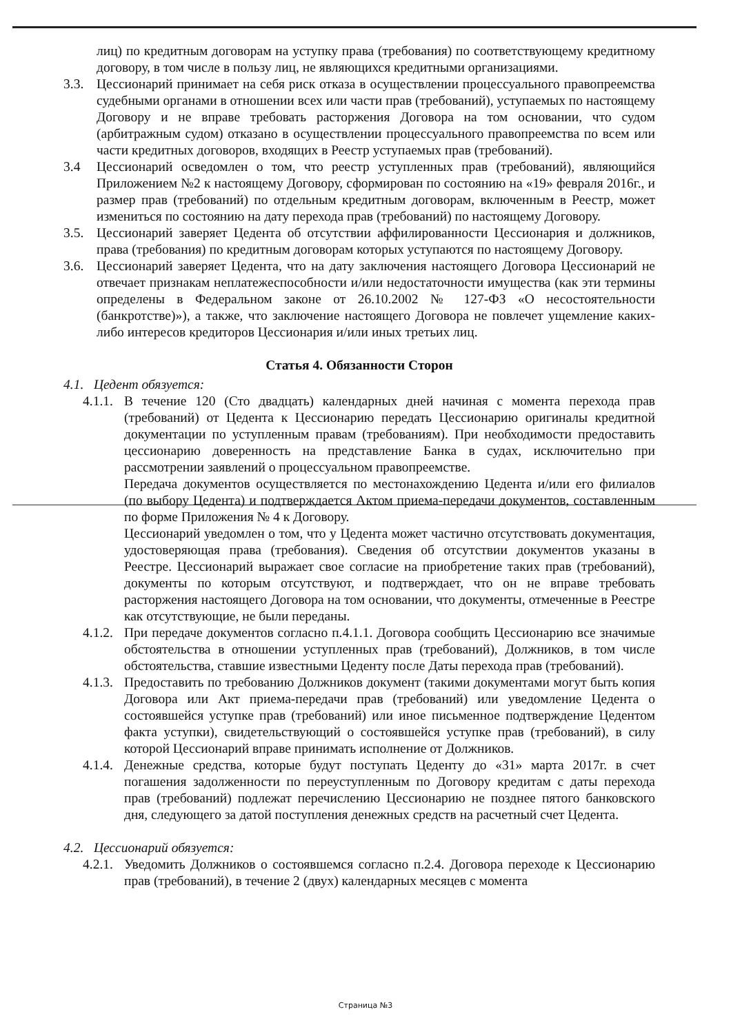лиц) по кредитным договорам на уступку права (требования) по соответствующему кредитному договору, в том числе в пользу лиц, не являющихся кредитными организациями.
3.3. Цессионарий принимает на себя риск отказа в осуществлении процессуального правопреемства судебными органами в отношении всех или части прав (требований), уступаемых по настоящему Договору и не вправе требовать расторжения Договора на том основании, что судом (арбитражным судом) отказано в осуществлении процессуального правопреемства по всем или части кредитных договоров, входящих в Реестр уступаемых прав (требований).
3.4 Цессионарий осведомлен о том, что реестр уступленных прав (требований), являющийся Приложением №2 к настоящему Договору, сформирован по состоянию на «19» февраля 2016г., и размер прав (требований) по отдельным кредитным договорам, включенным в Реестр, может измениться по состоянию на дату перехода прав (требований) по настоящему Договору.
3.5. Цессионарий заверяет Цедента об отсутствии аффилированности Цессионария и должников, права (требования) по кредитным договорам которых уступаются по настоящему Договору.
3.6. Цессионарий заверяет Цедента, что на дату заключения настоящего Договора Цессионарий не отвечает признакам неплатежеспособности и/или недостаточности имущества (как эти термины определены в Федеральном законе от 26.10.2002 № 127-ФЗ «О несостоятельности (банкротстве)»), а также, что заключение настоящего Договора не повлечет ущемление каких-либо интересов кредиторов Цессионария и/или иных третьих лиц.
Статья 4. Обязанности Сторон
4.1. Цедент обязуется:
4.1.1.
В течение 120 (Сто двадцать) календарных дней начиная с момента перехода прав (требований) от Цедента к Цессионарию передать Цессионарию оригиналы кредитной документации по уступленным правам (требованиям). При необходимости предоставить цессионарию доверенность на представление Банка в судах, исключительно при рассмотрении заявлений о процессуальном правопреемстве.
Передача документов осуществляется по местонахождению Цедента и/или его филиалов (по выбору Цедента) и подтверждается Актом приема-передачи документов, составленным по форме Приложения № 4 к Договору.
Цессионарий уведомлен о том, что у Цедента может частично отсутствовать документация, удостоверяющая права (требования). Сведения об отсутствии документов указаны в Реестре. Цессионарий выражает свое согласие на приобретение таких прав (требований), документы по которым отсутствуют, и подтверждает, что он не вправе требовать расторжения настоящего Договора на том основании, что документы, отмеченные в Реестре как отсутствующие, не были переданы.
4.1.2.
При передаче документов согласно п.4.1.1. Договора сообщить Цессионарию все значимые обстоятельства в отношении уступленных прав (требований), Должников, в том числе обстоятельства, ставшие известными Цеденту после Даты перехода прав (требований).
4.1.3.
Предоставить по требованию Должников документ (такими документами могут быть копия Договора или Акт приема-передачи прав (требований) или уведомление Цедента о состоявшейся уступке прав (требований) или иное письменное подтверждение Цедентом факта уступки), свидетельствующий о состоявшейся уступке прав (требований), в силу которой Цессионарий вправе принимать исполнение от Должников.
4.1.4.
Денежные средства, которые будут поступать Цеденту до «31» марта 2017г. в счет погашения задолженности по переуступленным по Договору кредитам с даты перехода прав (требований) подлежат перечислению Цессионарию не позднее пятого банковского дня, следующего за датой поступления денежных средств на расчетный счет Цедента.
4.2. Цессионарий обязуется:
4.2.1.
Уведомить Должников о состоявшемся согласно п.2.4. Договора переходе к Цессионарию прав (требований), в течение 2 (двух) календарных месяцев с момента
Страница №3